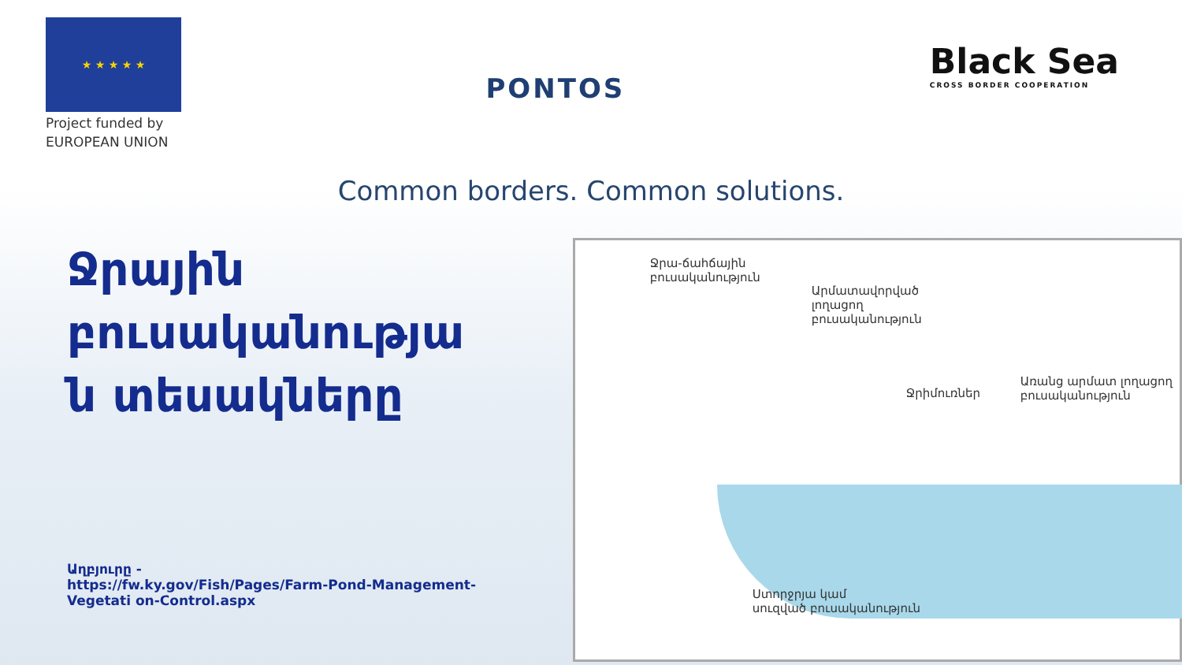★ ★ ★ ★ ★
Project funded by
EUROPEAN UNION
PONTOS
Black Sea
CROSS BORDER COOPERATION
Common borders. Common solutions.
Ջրային բուսականությա ն տեսակները
Աղբյուրը -
https://fw.ky.gov/Fish/Pages/Farm-Pond-Management-Vegetati on-Control.aspx
Ջրա-ճահճային
բուսականություն
Արմատավորված
լողացող
բուսականություն
Առանց արմատ լողացող
բուսականություն
Ջրիմուռներ
Ստորջրյա կամ
սուզված բուսականություն